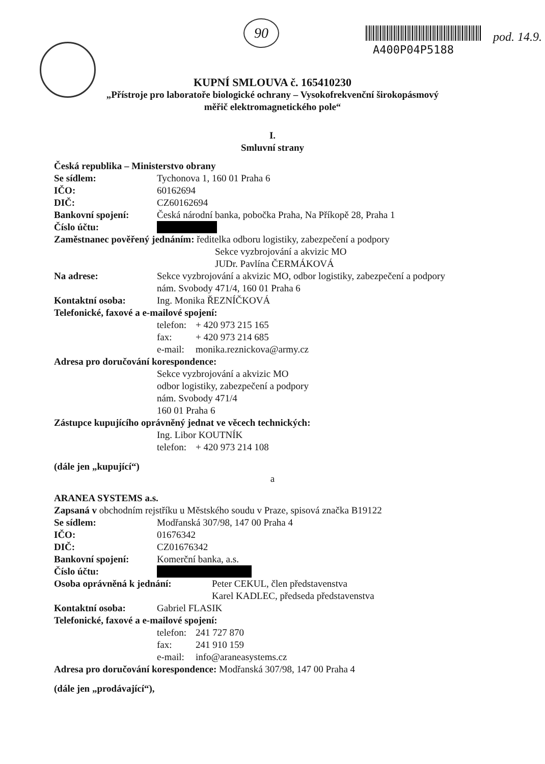90
A400P04P5188
pod. 14.9.
KUPNÍ SMLOUVA č. 165410230
„Přístroje pro laboratoře biologické ochrany – Vysokofrekvenční širokopásmový
měřič elektromagnetického pole“
I.
Smluvní strany
Česká republika – Ministerstvo obrany
Se sídlem: Tychonova 1, 160 01 Praha 6
IČO: 60162694
DIČ: CZ60162694
Bankovní spojení: Česká národní banka, pobočka Praha, Na Příkopě 28, Praha 1
Číslo účtu:
Zaměstnanec pověřený jednáním: ředitelka odboru logistiky, zabezpečení a podpory
Sekce vyzbrojování a akvizic MO
JUDr. Pavlína ČERMÁKOVÁ
Na adrese: Sekce vyzbrojování a akvizic MO, odbor logistiky, zabezpečení a podpory
nám. Svobody 471/4, 160 01 Praha 6
Kontaktní osoba: Ing. Monika ŘEZNÍČKOVÁ
Telefonické, faxové a e-mailové spojení:
telefon: + 420 973 215 165
fax: + 420 973 214 685
e-mail: monika.reznickova@army.cz
Adresa pro doručování korespondence:
Sekce vyzbrojování a akvizic MO
odbor logistiky, zabezpečení a podpory
nám. Svobody 471/4
160 01 Praha 6
Zástupce kupujícího oprávněný jednat ve věcech technických:
Ing. Libor KOUTNÍK
telefon: + 420 973 214 108
(dále jen „kupující“)
a
ARANEA SYSTEMS a.s.
Zapsaná v obchodním rejstříku u Městského soudu v Praze, spisová značka B19122
Se sídlem: Modřanská 307/98, 147 00 Praha 4
IČO: 01676342
DIČ: CZ01676342
Bankovní spojení: Komerční banka, a.s.
Číslo účtu:
Osoba oprávněná k jednání: Peter CEKUL, člen představenstva
Karel KADLEC, předseda představenstva
Kontaktní osoba: Gabriel FLASIK
Telefonické, faxové a e-mailové spojení:
telefon: 241 727 870
fax: 241 910 159
e-mail: info@araneasystems.cz
Adresa pro doručování korespondence: Modřanská 307/98, 147 00 Praha 4
(dále jen „prodávající“),